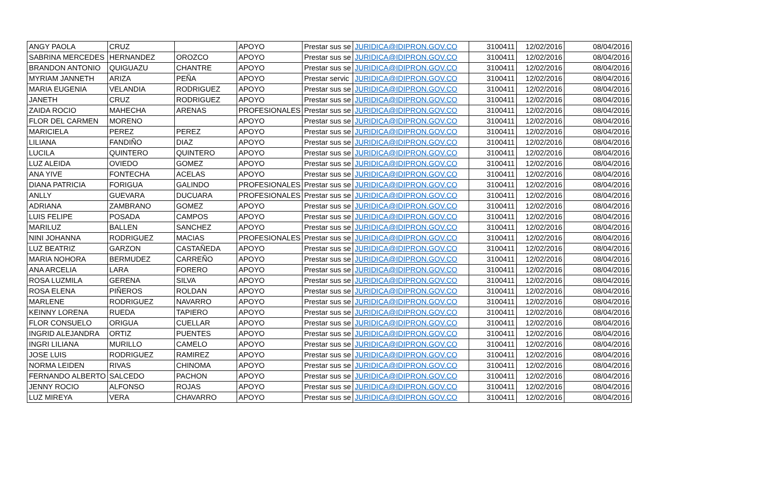| ANGY PAOLA | CRUZ | | APOYO | Prestar sus se | JURIDICA@IDIPRON.GOV.CO | 3100411 | 12/02/2016 | 08/04/2016 |
| SABRINA MERCEDES | HERNANDEZ | OROZCO | APOYO | Prestar sus se | JURIDICA@IDIPRON.GOV.CO | 3100411 | 12/02/2016 | 08/04/2016 |
| BRANDON ANTONIO | QUIGUAZU | CHANTRE | APOYO | Prestar sus se | JURIDICA@IDIPRON.GOV.CO | 3100411 | 12/02/2016 | 08/04/2016 |
| MYRIAM JANNETH | ARIZA | PEÑA | APOYO | Prestar servic | JURIDICA@IDIPRON.GOV.CO | 3100411 | 12/02/2016 | 08/04/2016 |
| MARIA EUGENIA | VELANDIA | RODRIGUEZ | APOYO | Prestar sus se | JURIDICA@IDIPRON.GOV.CO | 3100411 | 12/02/2016 | 08/04/2016 |
| JANETH | CRUZ | RODRIGUEZ | APOYO | Prestar sus se | JURIDICA@IDIPRON.GOV.CO | 3100411 | 12/02/2016 | 08/04/2016 |
| ZAIDA ROCIO | MAHECHA | ARENAS | PROFESIONALES | Prestar sus se | JURIDICA@IDIPRON.GOV.CO | 3100411 | 12/02/2016 | 08/04/2016 |
| FLOR DEL CARMEN | MORENO | | APOYO | Prestar sus se | JURIDICA@IDIPRON.GOV.CO | 3100411 | 12/02/2016 | 08/04/2016 |
| MARICIELA | PEREZ | PEREZ | APOYO | Prestar sus se | JURIDICA@IDIPRON.GOV.CO | 3100411 | 12/02/2016 | 08/04/2016 |
| LILIANA | FANDIÑO | DIAZ | APOYO | Prestar sus se | JURIDICA@IDIPRON.GOV.CO | 3100411 | 12/02/2016 | 08/04/2016 |
| LUCILA | QUINTERO | QUINTERO | APOYO | Prestar sus se | JURIDICA@IDIPRON.GOV.CO | 3100411 | 12/02/2016 | 08/04/2016 |
| LUZ ALEIDA | OVIEDO | GOMEZ | APOYO | Prestar sus se | JURIDICA@IDIPRON.GOV.CO | 3100411 | 12/02/2016 | 08/04/2016 |
| ANA YIVE | FONTECHA | ACELAS | APOYO | Prestar sus se | JURIDICA@IDIPRON.GOV.CO | 3100411 | 12/02/2016 | 08/04/2016 |
| DIANA PATRICIA | FORIGUA | GALINDO | PROFESIONALES | Prestar sus se | JURIDICA@IDIPRON.GOV.CO | 3100411 | 12/02/2016 | 08/04/2016 |
| ANLLY | GUEVARA | DUCUARA | PROFESIONALES | Prestar sus se | JURIDICA@IDIPRON.GOV.CO | 3100411 | 12/02/2016 | 08/04/2016 |
| ADRIANA | ZAMBRANO | GOMEZ | APOYO | Prestar sus se | JURIDICA@IDIPRON.GOV.CO | 3100411 | 12/02/2016 | 08/04/2016 |
| LUIS FELIPE | POSADA | CAMPOS | APOYO | Prestar sus se | JURIDICA@IDIPRON.GOV.CO | 3100411 | 12/02/2016 | 08/04/2016 |
| MARILUZ | BALLEN | SANCHEZ | APOYO | Prestar sus se | JURIDICA@IDIPRON.GOV.CO | 3100411 | 12/02/2016 | 08/04/2016 |
| NINI JOHANNA | RODRIGUEZ | MACIAS | PROFESIONALES | Prestar sus se | JURIDICA@IDIPRON.GOV.CO | 3100411 | 12/02/2016 | 08/04/2016 |
| LUZ BEATRIZ | GARZON | CASTAÑEDA | APOYO | Prestar sus se | JURIDICA@IDIPRON.GOV.CO | 3100411 | 12/02/2016 | 08/04/2016 |
| MARIA NOHORA | BERMUDEZ | CARREÑO | APOYO | Prestar sus se | JURIDICA@IDIPRON.GOV.CO | 3100411 | 12/02/2016 | 08/04/2016 |
| ANA ARCELIA | LARA | FORERO | APOYO | Prestar sus se | JURIDICA@IDIPRON.GOV.CO | 3100411 | 12/02/2016 | 08/04/2016 |
| ROSA LUZMILA | GERENA | SILVA | APOYO | Prestar sus se | JURIDICA@IDIPRON.GOV.CO | 3100411 | 12/02/2016 | 08/04/2016 |
| ROSA ELENA | PIÑEROS | ROLDAN | APOYO | Prestar sus se | JURIDICA@IDIPRON.GOV.CO | 3100411 | 12/02/2016 | 08/04/2016 |
| MARLENE | RODRIGUEZ | NAVARRO | APOYO | Prestar sus se | JURIDICA@IDIPRON.GOV.CO | 3100411 | 12/02/2016 | 08/04/2016 |
| KEINNY LORENA | RUEDA | TAPIERO | APOYO | Prestar sus se | JURIDICA@IDIPRON.GOV.CO | 3100411 | 12/02/2016 | 08/04/2016 |
| FLOR CONSUELO | ORIGUA | CUELLAR | APOYO | Prestar sus se | JURIDICA@IDIPRON.GOV.CO | 3100411 | 12/02/2016 | 08/04/2016 |
| INGRID ALEJANDRA | ORTIZ | PUENTES | APOYO | Prestar sus se | JURIDICA@IDIPRON.GOV.CO | 3100411 | 12/02/2016 | 08/04/2016 |
| INGRI LILIANA | MURILLO | CAMELO | APOYO | Prestar sus se | JURIDICA@IDIPRON.GOV.CO | 3100411 | 12/02/2016 | 08/04/2016 |
| JOSE LUIS | RODRIGUEZ | RAMIREZ | APOYO | Prestar sus se | JURIDICA@IDIPRON.GOV.CO | 3100411 | 12/02/2016 | 08/04/2016 |
| NORMA LEIDEN | RIVAS | CHINOMA | APOYO | Prestar sus se | JURIDICA@IDIPRON.GOV.CO | 3100411 | 12/02/2016 | 08/04/2016 |
| FERNANDO ALBERTO | SALCEDO | PACHON | APOYO | Prestar sus se | JURIDICA@IDIPRON.GOV.CO | 3100411 | 12/02/2016 | 08/04/2016 |
| JENNY ROCIO | ALFONSO | ROJAS | APOYO | Prestar sus se | JURIDICA@IDIPRON.GOV.CO | 3100411 | 12/02/2016 | 08/04/2016 |
| LUZ MIREYA | VERA | CHAVARRO | APOYO | Prestar sus se | JURIDICA@IDIPRON.GOV.CO | 3100411 | 12/02/2016 | 08/04/2016 |